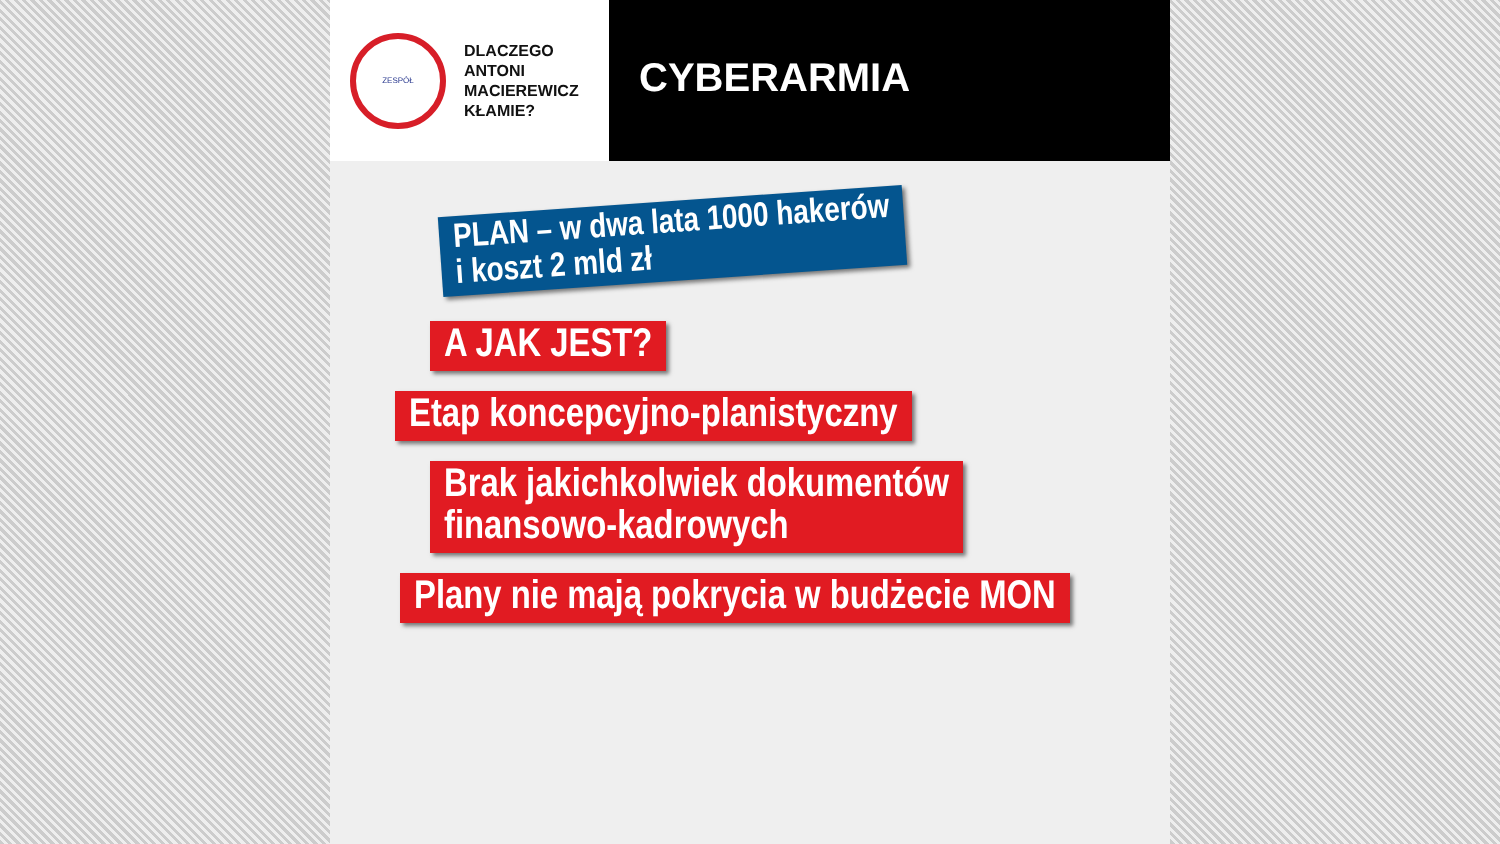ZESPÓŁ
DLACZEGO
ANTONI
MACIEREWICZ
KŁAMIE?
CYBERARMIA
PLAN – w dwa lata 1000 hakerów
i koszt 2 mld zł
A JAK JEST?
Etap koncepcyjno-planistyczny
Brak jakichkolwiek dokumentów
finansowo-kadrowych
Plany nie mają pokrycia w budżecie MON